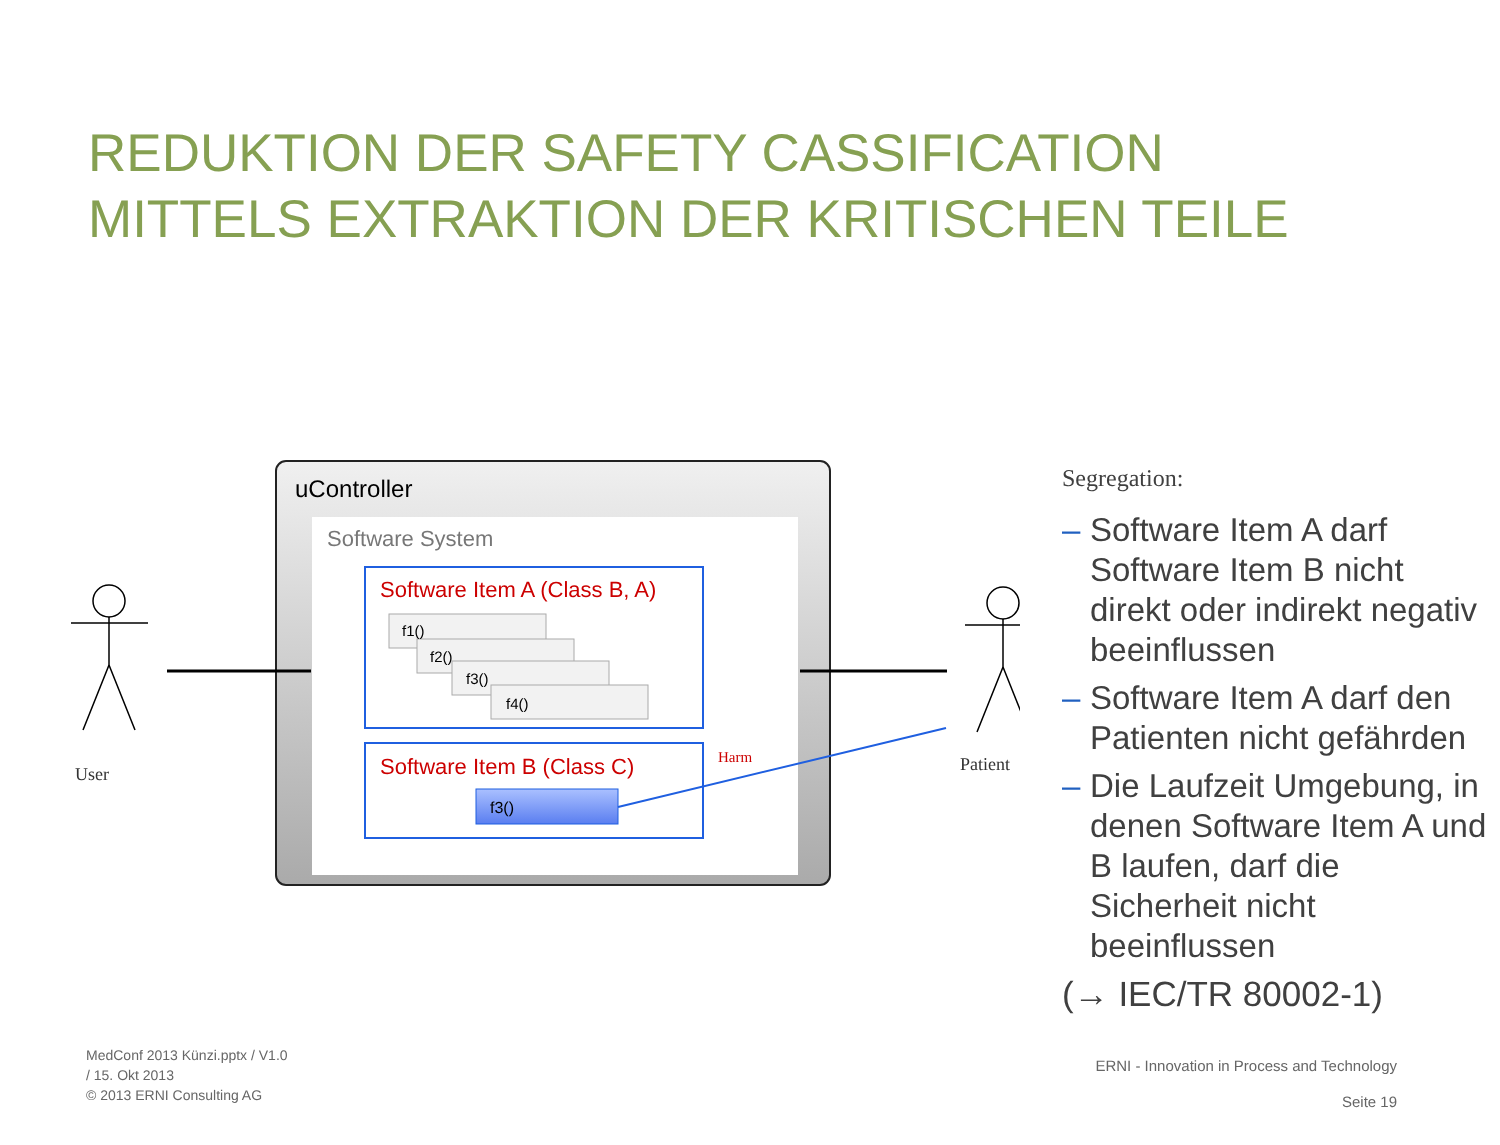REDUKTION DER SAFETY CASSIFICATION
MITTELS EXTRAKTION DER KRITISCHEN TEILE
uController
Software System
Software Item A (Class B, A)
f1()
f2()
f3()
f4()
Software Item B (Class C)
f3()
Harm
User
Patient
Segregation:
– Software Item A darf Software Item B nicht direkt oder indirekt negativ beeinflussen
– Software Item A darf den Patienten nicht gefährden
– Die Laufzeit Umgebung, in denen Software Item A und B laufen, darf die Sicherheit nicht beeinflussen
(→ IEC/TR 80002-1)
MedConf 2013 Künzi.pptx / V1.0
/ 15. Okt 2013
© 2013 ERNI Consulting AG
ERNI - Innovation in Process and Technology
Seite 19